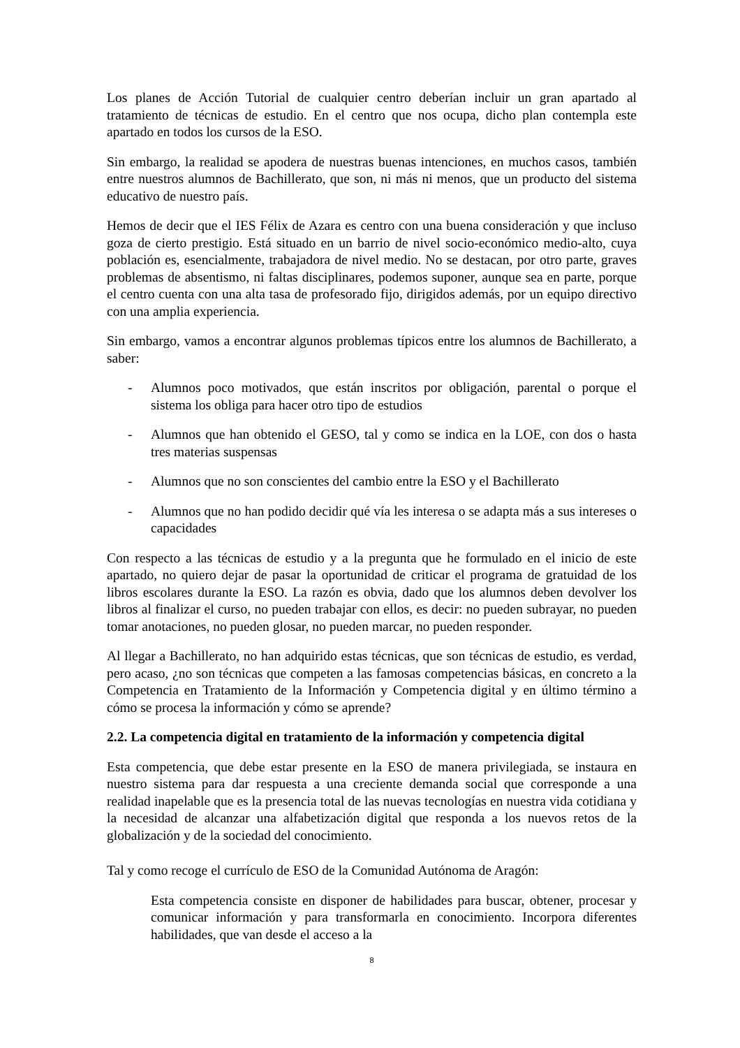Los planes de Acción Tutorial de cualquier centro deberían incluir un gran apartado al tratamiento de técnicas de estudio. En el centro que nos ocupa, dicho plan contempla este apartado en todos los cursos de la ESO.
Sin embargo, la realidad se apodera de nuestras buenas intenciones, en muchos casos, también entre nuestros alumnos de Bachillerato, que son, ni más ni menos, que un producto del sistema educativo de nuestro país.
Hemos de decir que el IES Félix de Azara es centro con una buena consideración y que incluso goza de cierto prestigio. Está situado en un barrio de nivel socio-económico medio-alto, cuya población es, esencialmente, trabajadora de nivel medio. No se destacan, por otro parte, graves problemas de absentismo, ni faltas disciplinares, podemos suponer, aunque sea en parte, porque el centro cuenta con una alta tasa de profesorado fijo, dirigidos además, por un equipo directivo con una amplia experiencia.
Sin embargo, vamos a encontrar algunos problemas típicos entre los alumnos de Bachillerato, a saber:
- Alumnos poco motivados, que están inscritos por obligación, parental o porque el sistema los obliga para hacer otro tipo de estudios
- Alumnos que han obtenido el GESO, tal y como se indica en la LOE, con dos o hasta tres materias suspensas
- Alumnos que no son conscientes del cambio entre la ESO y el Bachillerato
- Alumnos que no han podido decidir qué vía les interesa o se adapta más a sus intereses o capacidades
Con respecto a las técnicas de estudio y a la pregunta que he formulado en el inicio de este apartado, no quiero dejar de pasar la oportunidad de criticar el programa de gratuidad de los libros escolares durante la ESO. La razón es obvia, dado que los alumnos deben devolver los libros al finalizar el curso, no pueden trabajar con ellos, es decir: no pueden subrayar, no pueden tomar anotaciones, no pueden glosar, no pueden marcar, no pueden responder.
Al llegar a Bachillerato, no han adquirido estas técnicas, que son técnicas de estudio, es verdad, pero acaso, ¿no son técnicas que competen a las famosas competencias básicas, en concreto a la Competencia en Tratamiento de la Información y Competencia digital y en último término a cómo se procesa la información y cómo se aprende?
2.2. La competencia digital en tratamiento de la información y competencia digital
Esta competencia, que debe estar presente en la ESO de manera privilegiada, se instaura en nuestro sistema para dar respuesta a una creciente demanda social que corresponde a una realidad inapelable que es la presencia total de las nuevas tecnologías en nuestra vida cotidiana y la necesidad de alcanzar una alfabetización digital que responda a los nuevos retos de la globalización y de la sociedad del conocimiento.
Tal y como recoge el currículo de ESO de la Comunidad Autónoma de Aragón:
Esta competencia consiste en disponer de habilidades para buscar, obtener, procesar y comunicar información y para transformarla en conocimiento. Incorpora diferentes habilidades, que van desde el acceso a la
8